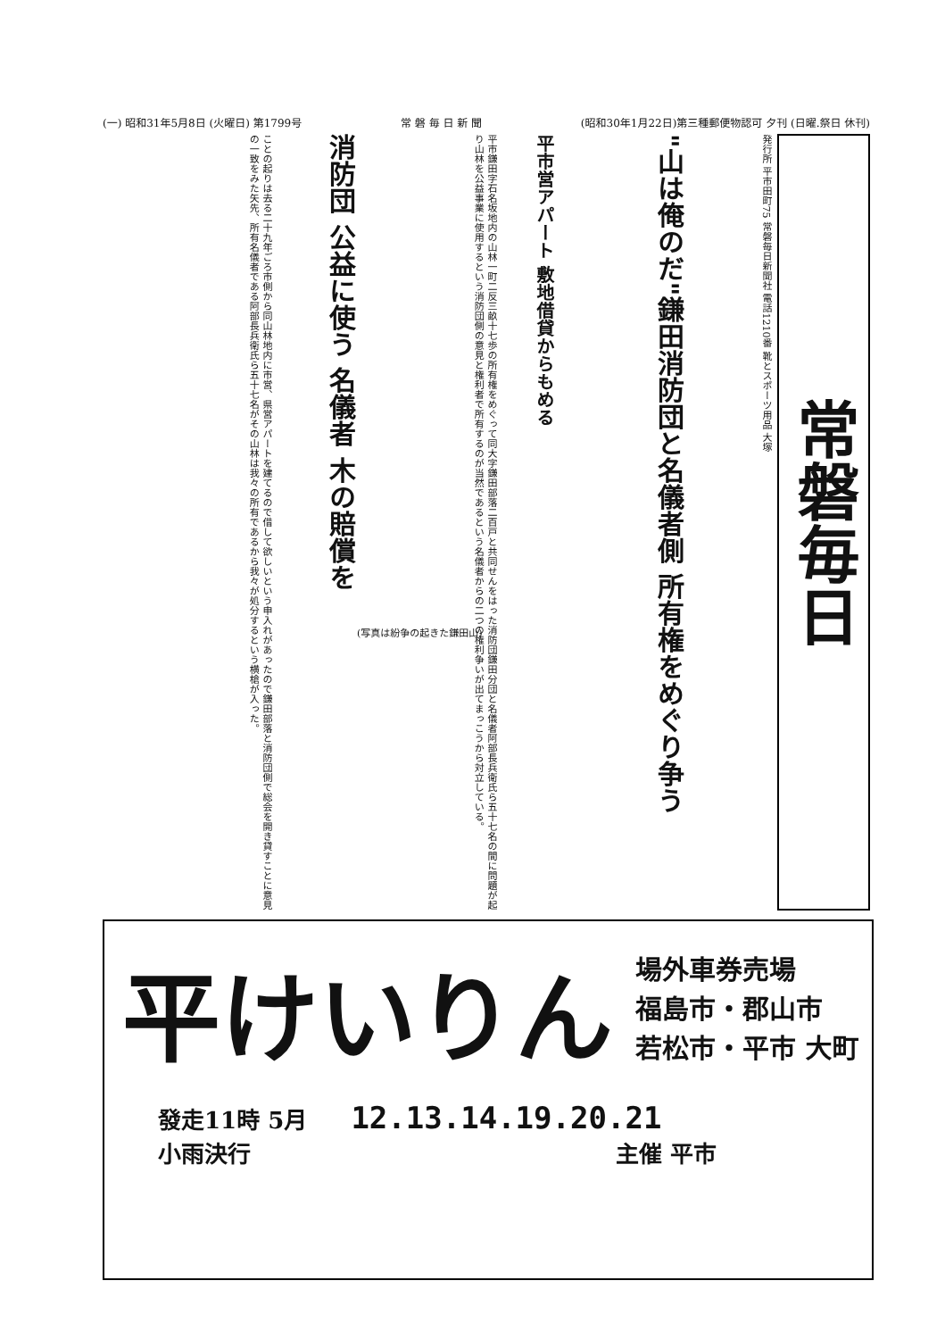(一) 昭和31年5月8日 (火曜日) 第1799号 常 磐 毎 日 新 聞 (昭和30年1月22日)第三種郵便物認可 夕刊 (日曜.祭日 休刊)
常磐毎日
発行所 平市田町75 常磐毎日新聞社 電話1210番 靴とスポーツ用品 大塚
"山は俺のだ"鎌田消防団と名儀者側 所有権をめぐり争う
平市営アパート 敷地借貸からもめる
平市鎌田字石名坂地内の山林一町二反三畝十七歩の所有権をめぐって同大字鎌田部落二百戸と共同せんをはった消防団鎌田分団と名儀者阿部長兵衛氏ら五十七名の間に問題が起り山林を公益事業に使用するという消防団側の意見と権利者で所有するのが当然であるという名儀者からの二つの権利争いが出てまっこうから対立している。
消防団 公益に使う 名儀者 木の賠償を
ことの起りは去る二十九年ごろ市側から同山林地内に市営、県営アパートを建てるので借して欲しいという申入れがあったので鎌田部落と消防団側で総会を開き貸すことに意見の一致をみた矢先、所有名儀者である阿部長兵衛氏ら五十七名がその山林は我々の所有であるから我々が処分するという横槍が入った。
(写真は紛争の起きた鎌田山)
平けいりん 場外車券売場
福島市・郡山市
若松市・平市 大町
發走11時 5月 12.13.14.19.20.21
小雨決行 主催 平市